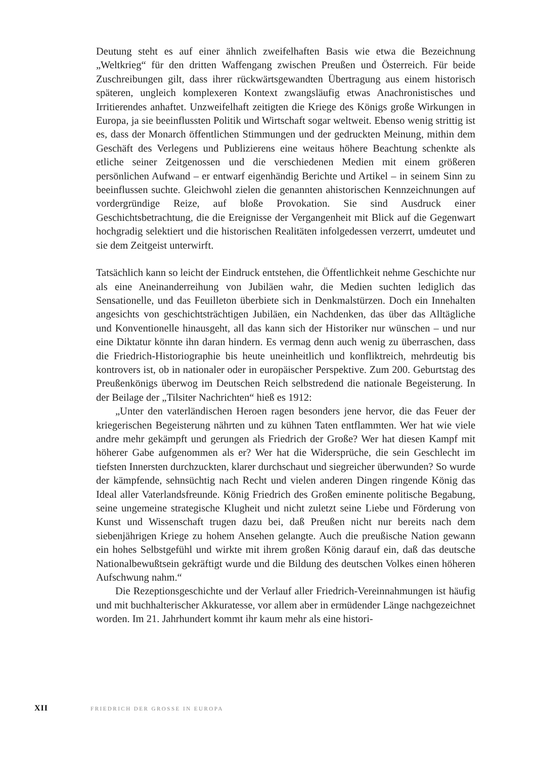Deutung steht es auf einer ähnlich zweifelhaften Basis wie etwa die Bezeichnung „Weltkrieg“ für den dritten Waffengang zwischen Preußen und Österreich. Für beide Zuschreibungen gilt, dass ihrer rückwärtsgewandten Übertragung aus einem historisch späteren, ungleich komplexeren Kontext zwangsläufig etwas Anachronistisches und Irritierendes anhaftet. Unzweifelhaft zeitigten die Kriege des Königs große Wirkungen in Europa, ja sie beeinflussten Politik und Wirtschaft sogar weltweit. Ebenso wenig strittig ist es, dass der Monarch öffentlichen Stimmungen und der gedruckten Meinung, mithin dem Geschäft des Verlegens und Publizierens eine weitaus höhere Beachtung schenkte als etliche seiner Zeitgenossen und die verschiedenen Medien mit einem größeren persönlichen Aufwand – er entwarf eigenhändig Berichte und Artikel – in seinem Sinn zu beeinflussen suchte. Gleichwohl zielen die genannten ahistorischen Kennzeichnungen auf vordergründige Reize, auf bloße Provokation. Sie sind Ausdruck einer Geschichtsbetrachtung, die die Ereignisse der Vergangenheit mit Blick auf die Gegenwart hochgradig selektiert und die historischen Realitäten infolgedessen verzerrt, umdeutet und sie dem Zeitgeist unterwirft.
Tatsächlich kann so leicht der Eindruck entstehen, die Öffentlichkeit nehme Geschichte nur als eine Aneinanderreihung von Jubiläen wahr, die Medien suchten lediglich das Sensationelle, und das Feuilleton überbiete sich in Denkmalstürzen. Doch ein Innehalten angesichts von geschichtsträchtigen Jubiläen, ein Nachdenken, das über das Alltägliche und Konventionelle hinausgeht, all das kann sich der Historiker nur wünschen – und nur eine Diktatur könnte ihn daran hindern. Es vermag denn auch wenig zu überraschen, dass die Friedrich-Historiographie bis heute uneinheitlich und konfliktreich, mehrdeutig bis kontrovers ist, ob in nationaler oder in europäischer Perspektive. Zum 200. Geburtstag des Preußenkönigs überwog im Deutschen Reich selbstredend die nationale Begeisterung. In der Beilage der „Tilsiter Nachrichten“ hieß es 1912:
„Unter den vaterländischen Heroen ragen besonders jene hervor, die das Feuer der kriegerischen Begeisterung nährten und zu kühnen Taten entflammten. Wer hat wie viele andre mehr gekämpft und gerungen als Friedrich der Große? Wer hat diesen Kampf mit höherer Gabe aufgenommen als er? Wer hat die Widersprüche, die sein Geschlecht im tiefsten Innersten durchzuckten, klarer durchschaut und siegreicher überwunden? So wurde der kämpfende, sehnsüchtig nach Recht und vielen anderen Dingen ringende König das Ideal aller Vaterlandsfreunde. König Friedrich des Großen eminente politische Begabung, seine ungemeine strategische Klugheit und nicht zuletzt seine Liebe und Förderung von Kunst und Wissenschaft trugen dazu bei, daß Preußen nicht nur bereits nach dem siebenjährigen Kriege zu hohem Ansehen gelangte. Auch die preußische Nation gewann ein hohes Selbstgefühl und wirkte mit ihrem großen König darauf ein, daß das deutsche Nationalbewußtsein gekräftigt wurde und die Bildung des deutschen Volkes einen höheren Aufschwung nahm.“
Die Rezeptionsgeschichte und der Verlauf aller Friedrich-Vereinnahmungen ist häufig und mit buchhalterischer Akkuratesse, vor allem aber in ermüdender Länge nachgezeichnet worden. Im 21. Jahrhundert kommt ihr kaum mehr als eine histori-
XII FRIEDRICH DER GROSSE IN EUROPA